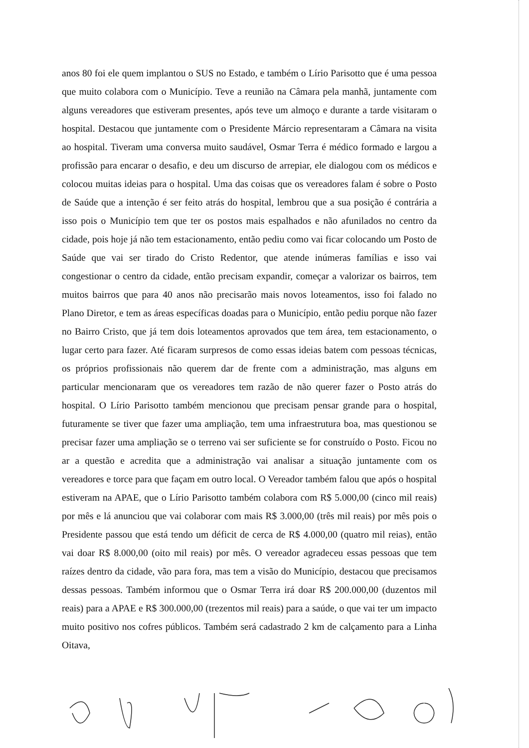anos 80 foi ele quem implantou o SUS no Estado, e também o Lírio Parisotto que é uma pessoa que muito colabora com o Município. Teve a reunião na Câmara pela manhã, juntamente com alguns vereadores que estiveram presentes, após teve um almoço e durante a tarde visitaram o hospital. Destacou que juntamente com o Presidente Márcio representaram a Câmara na visita ao hospital. Tiveram uma conversa muito saudável, Osmar Terra é médico formado e largou a profissão para encarar o desafio, e deu um discurso de arrepiar, ele dialogou com os médicos e colocou muitas ideias para o hospital. Uma das coisas que os vereadores falam é sobre o Posto de Saúde que a intenção é ser feito atrás do hospital, lembrou que a sua posição é contrária a isso pois o Município tem que ter os postos mais espalhados e não afunilados no centro da cidade, pois hoje já não tem estacionamento, então pediu como vai ficar colocando um Posto de Saúde que vai ser tirado do Cristo Redentor, que atende inúmeras famílias e isso vai congestionar o centro da cidade, então precisam expandir, começar a valorizar os bairros, tem muitos bairros que para 40 anos não precisarão mais novos loteamentos, isso foi falado no Plano Diretor, e tem as áreas específicas doadas para o Município, então pediu porque não fazer no Bairro Cristo, que já tem dois loteamentos aprovados que tem área, tem estacionamento, o lugar certo para fazer. Até ficaram surpresos de como essas ideias batem com pessoas técnicas, os próprios profissionais não querem dar de frente com a administração, mas alguns em particular mencionaram que os vereadores tem razão de não querer fazer o Posto atrás do hospital. O Lírio Parisotto também mencionou que precisam pensar grande para o hospital, futuramente se tiver que fazer uma ampliação, tem uma infraestrutura boa, mas questionou se precisar fazer uma ampliação se o terreno vai ser suficiente se for construído o Posto. Ficou no ar a questão e acredita que a administração vai analisar a situação juntamente com os vereadores e torce para que façam em outro local. O Vereador também falou que após o hospital estiveram na APAE, que o Lírio Parisotto também colabora com R$ 5.000,00 (cinco mil reais) por mês e lá anunciou que vai colaborar com mais R$ 3.000,00 (três mil reais) por mês pois o Presidente passou que está tendo um déficit de cerca de R$ 4.000,00 (quatro mil reias), então vai doar R$ 8.000,00 (oito mil reais) por mês. O vereador agradeceu essas pessoas que tem raízes dentro da cidade, vão para fora, mas tem a visão do Município, destacou que precisamos dessas pessoas. Também informou que o Osmar Terra irá doar R$ 200.000,00 (duzentos mil reais) para a APAE e R$ 300.000,00 (trezentos mil reais) para a saúde, o que vai ter um impacto muito positivo nos cofres públicos. Também será cadastrado 2 km de calçamento para a Linha Oitava,